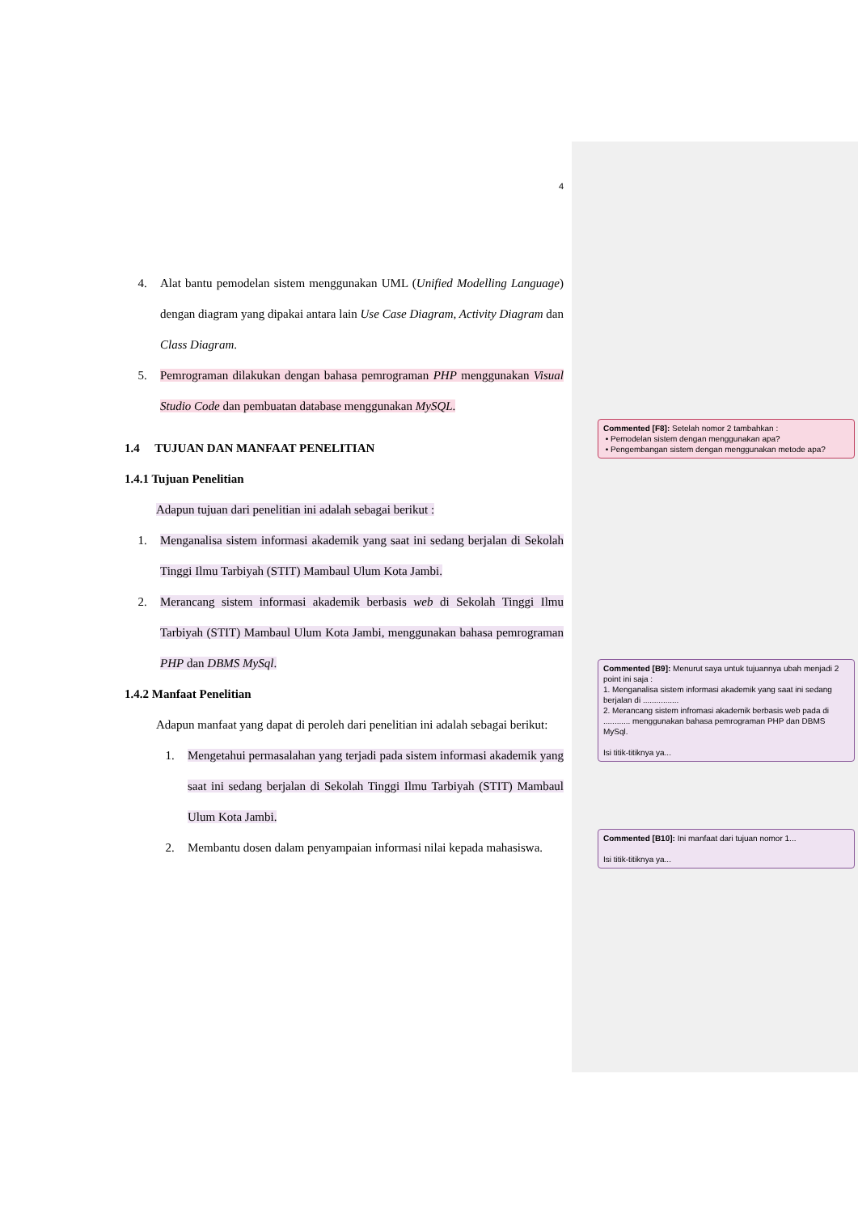4
4. Alat bantu pemodelan sistem menggunakan UML (Unified Modelling Language) dengan diagram yang dipakai antara lain Use Case Diagram, Activity Diagram dan Class Diagram.
5. Pemrograman dilakukan dengan bahasa pemrograman PHP menggunakan Visual Studio Code dan pembuatan database menggunakan MySQL.
1.4 TUJUAN DAN MANFAAT PENELITIAN
1.4.1 Tujuan Penelitian
Adapun tujuan dari penelitian ini adalah sebagai berikut :
1. Menganalisa sistem informasi akademik yang saat ini sedang berjalan di Sekolah Tinggi Ilmu Tarbiyah (STIT) Mambaul Ulum Kota Jambi.
2. Merancang sistem informasi akademik berbasis web di Sekolah Tinggi Ilmu Tarbiyah (STIT) Mambaul Ulum Kota Jambi, menggunakan bahasa pemrograman PHP dan DBMS MySql.
1.4.2 Manfaat Penelitian
Adapun manfaat yang dapat di peroleh dari penelitian ini adalah sebagai berikut:
1. Mengetahui permasalahan yang terjadi pada sistem informasi akademik yang saat ini sedang berjalan di Sekolah Tinggi Ilmu Tarbiyah (STIT) Mambaul Ulum Kota Jambi.
2. Membantu dosen dalam penyampaian informasi nilai kepada mahasiswa.
Commented [F8]: Setelah nomor 2 tambahkan :
• Pemodelan sistem dengan menggunakan apa?
• Pengembangan sistem dengan menggunakan metode apa?
Commented [B9]: Menurut saya untuk tujuannya ubah menjadi 2 point ini saja :
1. Menganalisa sistem informasi akademik yang saat ini sedang berjalan di ................
2. Merancang sistem infromasi akademik berbasis web pada di ............ menggunakan bahasa pemrograman PHP dan DBMS MySql.
Isi titik-titiknya ya...
Commented [B10]: Ini manfaat dari tujuan nomor 1...
Isi titik-titiknya ya...